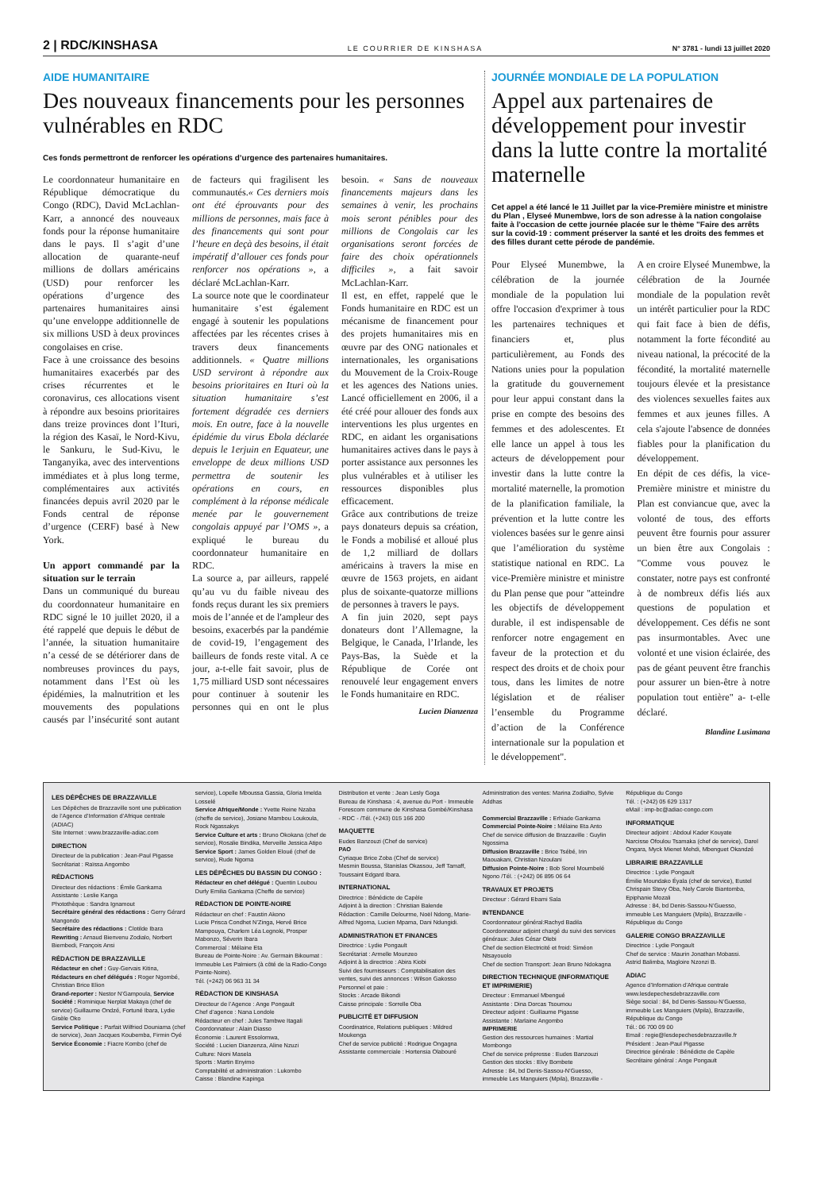2 | RDC/KINSHASA LE COURRIER DE KINSHASA N° 3781 - lundi 13 juillet 2020
AIDE HUMANITAIRE
Des nouveaux financements pour les personnes vulnérables en RDC
Ces fonds permettront de renforcer les opérations d’urgence des partenaires humanitaires.
Le coordonnateur humanitaire en République démocratique du Congo (RDC), David McLachlan-Karr, a annoncé des nouveaux fonds pour la réponse humanitaire dans le pays. Il s’agit d’une allocation de quarante-neuf millions de dollars américains (USD) pour renforcer les opérations d’urgence des partenaires humanitaires ainsi qu’une enveloppe additionnelle de six millions USD à deux provinces congolaises en crise.
Face à une croissance des besoins humanitaires exacerbés par des crises récurrentes et le coronavirus, ces allocations visent à répondre aux besoins prioritaires dans treize provinces dont l’Ituri, la région des Kasaï, le Nord-Kivu, le Sankuru, le Sud-Kivu, le Tanganyika, avec des interventions immédiates et à plus long terme, complémentaires aux activités financées depuis avril 2020 par le Fonds central de réponse d’urgence (CERF) basé à New York.
Un apport commandé par la situation sur le terrain
Dans un communiqué du bureau du coordonnateur humanitaire en RDC signé le 10 juillet 2020, il a été rappelé que depuis le début de l’année, la situation humanitaire n’a cessé de se détériorer dans de nombreuses provinces du pays, notamment dans l’Est où les épidémies, la malnutrition et les mouvements des populations causés par l’insécurité sont autant de facteurs qui fragilisent les communautés.« Ces derniers mois ont été éprouvants pour des millions de personnes, mais face à des financements qui sont pour l’heure en deçà des besoins, il était impératif d’allouer ces fonds pour renforcer nos opérations », a déclaré McLachlan-Karr.
La source note que le coordinateur humanitaire s’est également engagé à soutenir les populations affectées par les récentes crises à travers deux financements additionnels. « Quatre millions USD serviront à répondre aux besoins prioritaires en Ituri où la situation humanitaire s’est fortement dégradée ces derniers mois. En outre, face à la nouvelle épidémie du virus Ebola déclarée depuis le 1erjuin en Equateur, une enveloppe de deux millions USD permettra de soutenir les opérations en cours, en complément à la réponse médicale menée par le gouvernement congolais appuyé par l’OMS », a expliqué le bureau du coordonnateur humanitaire en RDC.
La source a, par ailleurs, rappelé qu’au vu du faible niveau des fonds reçus durant les six premiers mois de l’année et de l'ampleur des besoins, exacerbés par la pandémie de covid-19, l’engagement des bailleurs de fonds reste vital. A ce jour, a-t-elle fait savoir, plus de 1,75 milliard USD sont nécessaires pour continuer à soutenir les personnes qui en ont le plus besoin. « Sans de nouveaux financements majeurs dans les semaines à venir, les prochains mois seront pénibles pour des millions de Congolais car les organisations seront forcées de faire des choix opérationnels difficiles », a fait savoir McLachlan-Karr.
Il est, en effet, rappelé que le Fonds humanitaire en RDC est un mécanisme de financement pour des projets humanitaires mis en œuvre par des ONG nationales et internationales, les organisations du Mouvement de la Croix-Rouge et les agences des Nations unies. Lancé officiellement en 2006, il a été créé pour allouer des fonds aux interventions les plus urgentes en RDC, en aidant les organisations humanitaires actives dans le pays à porter assistance aux personnes les plus vulnérables et à utiliser les ressources disponibles plus efficacement.
Grâce aux contributions de treize pays donateurs depuis sa création, le Fonds a mobilisé et alloué plus de 1,2 milliard de dollars américains à travers la mise en œuvre de 1563 projets, en aidant plus de soixante-quatorze millions de personnes à travers le pays.
A fin juin 2020, sept pays donateurs dont l’Allemagne, la Belgique, le Canada, l’Irlande, les Pays-Bas, la Suède et la République de Corée ont renouvelé leur engagement envers le Fonds humanitaire en RDC.
Lucien Dianzenza
JOURNÉE MONDIALE DE LA POPULATION
Appel aux partenaires de développement pour investir dans la lutte contre la mortalité maternelle
Cet appel a été lancé le 11 Juillet par la vice-Première ministre et ministre du Plan , Elyseé Munembwe, lors de son adresse à la nation congolaise faite à l'occasion de cette journée placée sur le thème "Faire des arrêts sur la covid-19 : comment préserver la santé et les droits des femmes et des filles durant cette pérode de pandémie.
Pour Elyseé Munembwe, la célébration de la journée mondiale de la population lui offre l'occasion d'exprimer à tous les partenaires techniques et financiers et, plus particulièrement, au Fonds des Nations unies pour la population la gratitude du gouvernement pour leur appui constant dans la prise en compte des besoins des femmes et des adolescentes. Et elle lance un appel à tous les acteurs de développement pour investir dans la lutte contre la mortalité maternelle, la promotion de la planification familiale, la prévention et la lutte contre les violences basées sur le genre ainsi que l’amélioration du système statistique national en RDC. La vice-Première ministre et ministre du Plan pense que pour "atteindre les objectifs de développement durable, il est indispensable de renforcer notre engagement en faveur de la protection et du respect des droits et de choix pour tous, dans les limites de notre législation et de réaliser l’ensemble du Programme d’action de la Conférence internationale sur la population et le développement".
A en croire Elyseé Munembwe, la célébration de la Journée mondiale de la population revêt un intérêt particulier pour la RDC qui fait face à bien de défis, notamment la forte fécondité au niveau national, la précocité de la fécondité, la mortalité maternelle toujours élevée et la presistance des violences sexuelles faites aux femmes et aux jeunes filles. A cela s'ajoute l'absence de données fiables pour la planification du développement.
En dépit de ces défis, la vice-Première ministre et ministre du Plan est conviancue que, avec la volonté de tous, des efforts peuvent être fournis pour assurer un bien être aux Congolais : "Comme vous pouvez le constater, notre pays est confronté à de nombreux défis liés aux questions de population et développement. Ces défis ne sont pas insurmontables. Avec une volonté et une vision éclairée, des pas de géant peuvent être franchis pour assurer un bien-être à notre population tout entière" a- t-elle déclaré.
Blandine Lusimana
LES DÉPÊCHES DE BRAZZAVILLE
Les Dépêches de Brazzaville sont une publication de l’Agence d’Information d’Afrique centrale (ADIAC)
Site Internet : www.brazzaville-adiac.com
DIRECTION
Directeur de la publication : Jean-Paul Pigasse
Secrétariat : Raïssa Angombo
RÉDACTIONS
Directeur des rédactions : Émile Gankama
Assistante : Leslie Kanga
Photothèque : Sandra Ignamout
Secrétaire général des rédactions : Gerry Gérard Mangondo
Secrétaire des rédactions : Clotilde Ibara
Rewriting : Arnaud Bienvenu Zodialo, Norbert Biembedi, François Ansi
RÉDACTION DE BRAZZAVILLE
Rédacteur en chef : Guy-Gervais Kitina, Rédacteurs en chef délégués : Roger Ngombé, Christian Brice Elion
Grand-reporter : Nestor N’Gampoula, Service Société : Rominique Nerplat Makaya (chef de service) Guillaume Ondzé, Fortuné Ibara, Lydie Gisèle Oko
Service Politique : Parfait Wilfried Douniama (chef de service), Jean Jacques Koubemba, Firmin Oyé
Service Économie : Fiacre Kombo (chef de
service), Lopelle Mboussa Gassia, Gloria Imelda Losselé
Service Afrique/Monde : Yvette Reine Nzaba (cheffe de service), Josiane Mambou Loukoula, Rock Ngassakys
Service Culture et arts : Bruno Okokana (chef de service), Rosalie Bindika, Merveille Jessica Atipo
Service Sport : James Golden Eloué (chef de service), Rude Ngoma
LES DÉPÊCHES DU BASSIN DU CONGO :
Rédacteur en chef délégué : Quentin Loubou Durly Emilia Gankama (Cheffe de service)
RÉDACTION DE POINTE-NOIRE
Rédacteur en chef : Faustin Akono
Lucie Prisca Condhet N’Zinga, Hervé Brice Mampouya, Charlem Léa Legnoki, Prosper Mabonzo, Séverin Ibara
Commercial : Mélaine Eta
Bureau de Pointe-Noire : Av. Germain Bikoumat : Immeuble Les Palmiers (à côté de la Radio-Congo Pointe-Noire).
Tél. (+242) 06 963 31 34
RÉDACTION DE KINSHASA
Directeur de l’Agence : Ange Pongault
Chef d’agence : Nana Londole
Rédacteur en chef : Jules Tambwe Itagali
Coordonnateur : Alain Diasso
Économie : Laurent Essolomwa,
Société : Lucien Dianzenza, Aline Nzuzi
Culture: Nioni Masela
Sports : Martin Enyimo
Comptabilité et administration : Lukombo
Caisse : Blandine Kapinga
Distribution et vente : Jean Lesly Goga
Bureau de Kinshasa : 4, avenue du Port - Immeuble Forescom commune de Kinshasa Gombé/Kinshasa - RDC - /Tél. (+243) 015 166 200
MAQUETTE
Eudes Banzouzi (Chef de service)
PAO
Cyriaque Brice Zoba (Chef de service)
Mesmin Boussa, Stanislas Okassou, Jeff Tamaff, Toussaint Edgard Ibara.
INTERNATIONAL
Directrice : Bénédicte de Capèle
Adjoint à la direction : Christian Balende
Rédaction : Camille Delourme, Noël Ndong, Marie-Alfred Ngoma, Lucien Mpama, Dani Ndungidi.
ADMINISTRATION ET FINANCES
Directrice : Lydie Pongault
Secrétariat : Armelle Mounzeo
Adjoint à la directrice : Abira Kiobi
Suivi des fournisseurs : Comptabilisation des ventes, suivi des annonces : Wilson Gakosso
Personnel et paie :
Stocks : Arcade Bikondi
Caisse principale : Sorrelle Oba
PUBLICITÉ ET DIFFUSION
Coordinatrice, Relations publiques : Mildred Moukenga
Chef de service publicité : Rodrigue Ongagna
Assistante commerciale : Hortensia Olabouré
Administration des ventes: Marina Zodialho, Sylvie Addhas
Commercial Brazzaville : Erhiade Gankama
Commercial Pointe-Noire : Mélaine Eta Anto
Chef de service diffusion de Brazzaville : Guylin Ngossima
Diffusion Brazzaville : Brice Tsébé, Irin Maouakani, Christian Nzoulani
Diffusion Pointe-Noire : Bob Sorel Moumbelé Ngono /Tél. : (+242) 06 895 06 64
TRAVAUX ET PROJETS
Directeur : Gérard Ebami Sala
INTENDANCE
Coordonnateur général:Rachyd Badila
Coordonnateur adjoint chargé du suivi des services généraux: Jules César Olebi
Chef de section Electricité et froid: Siméon Ntsayouolo
Chef de section Transport: Jean Bruno Ndokagna
DIRECTION TECHNIQUE (INFORMATIQUE ET IMPRIMERIE)
Directeur : Emmanuel Mbengué
Assistante : Dina Dorcas Tsoumou
Directeur adjoint : Guillaume Pigasse
Assistante : Marlaine Angombo
IMPRIMERIE
Gestion des ressources humaines : Martial Mombongo
Chef de service prépresse : Eudes Banzouzi
Gestion des stocks : Elvy Bombete
Adresse : 84, bd Denis-Sassou-N’Guesso, immeuble Les Manguiers (Mpila), Brazzaville -
République du Congo
Tél. : (+242) 05 629 1317
eMail : imp-bc@adiac-congo.com
INFORMATIQUE
Directeur adjoint : Abdoul Kader Kouyate
Narcisse Ofoulou Tsamaka (chef de service), Darel Ongara, Myck Mienet Mehdi, Mbenguet Okandzé
LIBRAIRIE BRAZZAVILLE
Directrice : Lydie Pongault
Émilie Moundako Éyala (chef de service), Eustel Chrispain Stevy Oba, Nely Carole Biantomba, Epiphanie Mozali
Adresse : 84, bd Denis-Sassou-N’Guesso, immeuble Les Manguiers (Mpila), Brazzaville - République du Congo
GALERIE CONGO BRAZZAVILLE
Directrice : Lydie Pongault
Chef de service : Maurin Jonathan Mobassi.
Astrid Balimba, Magloire Nzonzi B.
ADIAC
Agence d’Information d’Afrique centrale
www.lesdepechesdebrazzaville.com
Siège social : 84, bd Denis-Sassou-N’Guesso, immeuble Les Manguiers (Mpila), Brazzaville, République du Congo
Tél.: 06 700 09 00
Email : regie@lesdepechesdebrazzaville.fr
Président : Jean-Paul Pigasse
Directrice générale : Bénédicte de Capèle
Secrétaire général : Ange Pongault